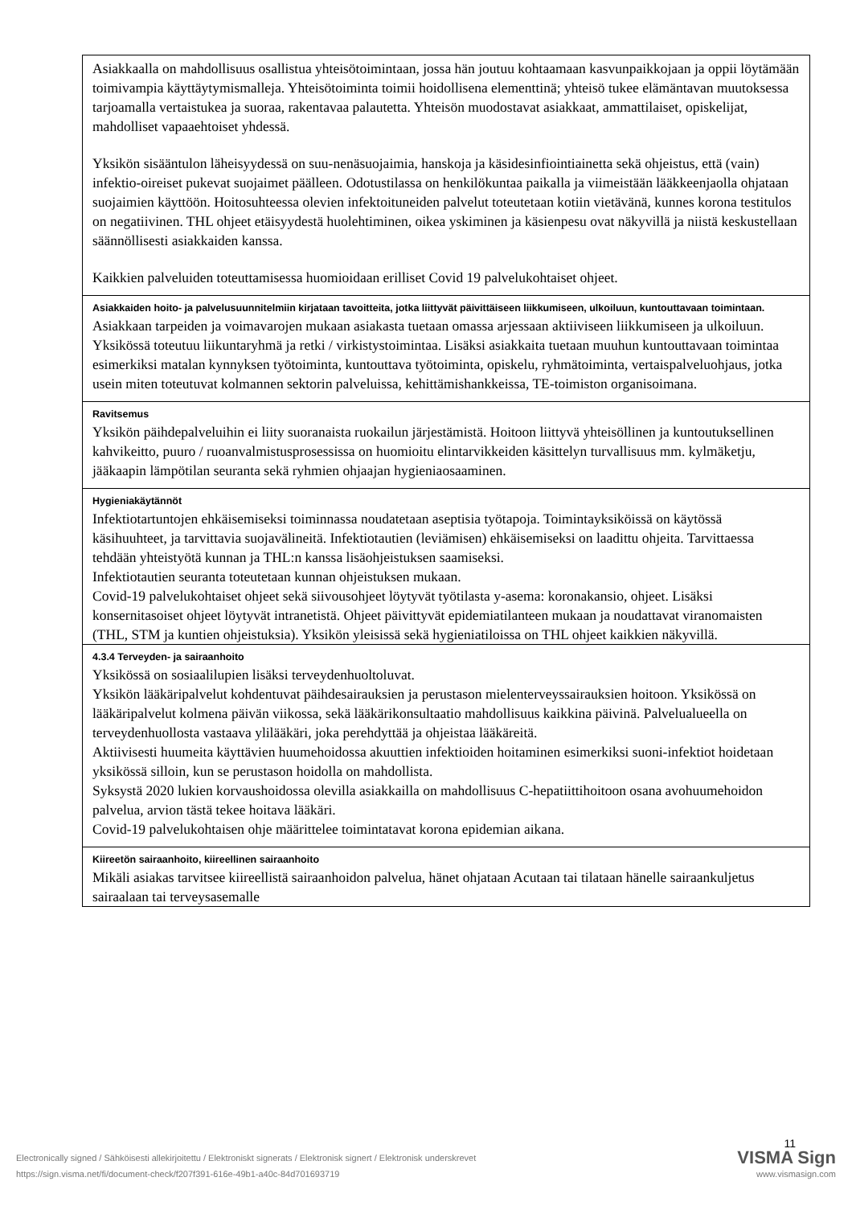| Asiakkaalla on mahdollisuus osallistua yhteisötoimintaan, jossa hän joutuu kohtaamaan kasvunpaikkojaan ja oppii löytämään toimivampia käyttäytymismalleja. Yhteisötoiminta toimii hoidollisena elementtinä; yhteisö tukee elämäntavan muutoksessa tarjoamalla vertaistukea ja suoraa, rakentavaa palautetta. Yhteisön muodostavat asiakkaat, ammattilaiset, opiskelijat, mahdolliset vapaaehtoiset yhdessä. Yksikön sisääntulon läheisyydessä on suu-nenäsuojaimia, hanskoja ja käsidesinfiointiainetta sekä ohjeistus, että (vain) infektio-oireiset pukevat suojaimet päälleen. Odotustilassa on henkilökuntaa paikalla ja viimeistään lääkkeenjaolla ohjataan suojaimien käyttöön. Hoitosuhteessa olevien infektoituneiden palvelut toteutetaan kotiin vietävänä, kunnes korona testitulos on negatiivinen. THL ohjeet etäisyydestä huolehtiminen, oikea yskiminen ja käsienpesu ovat näkyvillä ja niistä keskustellaan säännöllisesti asiakkaiden kanssa. Kaikkien palveluiden toteuttamisessa huomioidaan erilliset Covid 19 palvelukohtaiset ohjeet. |
| Asiakkaiden hoito- ja palvelusuunnitelmiin kirjataan tavoitteita, jotka liittyvät päivittäiseen liikkumiseen, ulkoiluun, kuntouttavaan toimintaan. Asiakkaan tarpeiden ja voimavarojen mukaan asiakasta tuetaan omassa arjessaan aktiiviseen liikkumiseen ja ulkoiluun. Yksikössä toteutuu liikuntaryhmä ja retki / virkistystoimintaa. Lisäksi asiakkaita tuetaan muuhun kuntouttavaan toimintaa esimerkiksi matalan kynnyksen työtoiminta, kuntouttava työtoiminta, opiskelu, ryhmätoiminta, vertaispalveluohjaus, jotka usein miten toteutuvat kolmannen sektorin palveluissa, kehittämishankkeissa, TE-toimiston organisoimana. |
| Ravitsemus Yksikön päihdepalveluihin ei liity suoranaista ruokailun järjestämistä. Hoitoon liittyvä yhteisöllinen ja kuntoutuksellinen kahvikeitto, puuro / ruoanvalmistusprosessissa on huomioitu elintarvikkeiden käsittelyn turvallisuus mm. kylmäketju, jääkaapin lämpötilan seuranta sekä ryhmien ohjaajan hygieniaosaaminen. |
| Hygieniakäytännöt Infektiotartuntojen ehkäisemiseksi toiminnassa noudatetaan aseptisia työtapoja. Toimintayksiköissä on käytössä käsihuuhteet, ja tarvittavia suojavälineitä. Infektiotautien (leviämisen) ehkäisemiseksi on laadittu ohjeita. Tarvittaessa tehdään yhteistyötä kunnan ja THL:n kanssa lisäohjeistuksen saamiseksi. Infektiotautien seuranta toteutetaan kunnan ohjeistuksen mukaan. Covid-19 palvelukohtaiset ohjeet sekä siivousohjeet löytyvät työtilasta y-asema: koronakansio, ohjeet. Lisäksi konsernitasoiset ohjeet löytyvät intranetistä. Ohjeet päivittyvät epidemiatilanteen mukaan ja noudattavat viranomaisten (THL, STM ja kuntien ohjeistuksia). Yksikön yleisissä sekä hygieniatiloissa on THL ohjeet kaikkien näkyvillä. |
| 4.3.4 Terveyden- ja sairaanhoito Yksikössä on sosiaalilupien lisäksi terveydenhuoltoluvat. Yksikön lääkäripalvelut kohdentuvat päihdesairauksien ja perustason mielenterveyssairauksien hoitoon. Yksikössä on lääkäripalvelut kolmena päivän viikossa, sekä lääkärikonsultaatio mahdollisuus kaikkina päivinä. Palvelualueella on terveydenhuollosta vastaava ylilääkäri, joka perehdyttää ja ohjeistaa lääkäreitä. Aktiivisesti huumeita käyttävien huumehoidossa akuuttien infektioiden hoitaminen esimerkiksi suoni-infektiot hoidetaan yksikössä silloin, kun se perustason hoidolla on mahdollista. Syksystä 2020 lukien korvaushoidossa olevilla asiakkailla on mahdollisuus C-hepatiittihoitoon osana avohuumehoidon palvelua, arvion tästä tekee hoitava lääkäri. Covid-19 palvelukohtaisen ohje määrittelee toimintatavat korona epidemian aikana. |
| Kiireetön sairaanhoito, kiireellinen sairaanhoito Mikäli asiakas tarvitsee kiireellistä sairaanhoidon palvelua, hänet ohjataan Acutaan tai tilataan hänelle sairaankuljetus sairaalaan tai terveysasemalle |
11
Electronically signed / Sähköisesti allekirjoitettu / Elektroniskt signerats / Elektronisk signert / Elektronisk underskrevet VISMA Sign
https://sign.visma.net/fi/document-check/f207f391-616e-49b1-a40c-84d701693719 www.vismasign.com